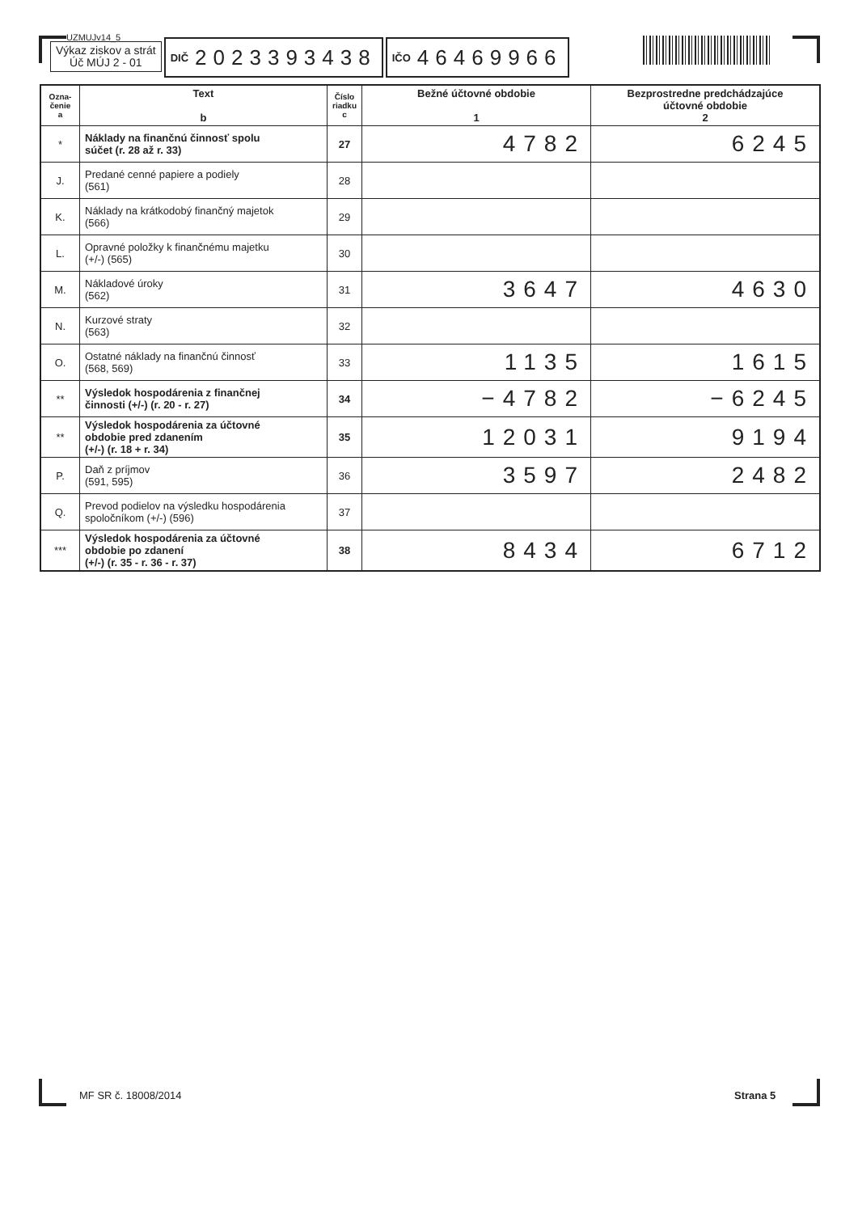UZMUJv14_5
Výkaz ziskov a strát
Úč MÚJ 2 - 01
DIČ 2023393438
IČO 46469966
| Ozna- čenie a | Text b | Číslo riadku c | Bežné účtovné obdobie 1 | Bezprostredne predchádzajúce účtovné obdobie 2 |
| --- | --- | --- | --- | --- |
| * | Náklady na finančnú činnosť spolu súčet (r. 28 až r. 33) | 27 | 4782 | 6245 |
| J. | Predané cenné papiere a podiely (561) | 28 | | |
| K. | Náklady na krátkodobý finančný majetok (566) | 29 | | |
| L. | Opravné položky k finančnému majetku (+/-) (565) | 30 | | |
| M. | Nákladové úroky (562) | 31 | 3647 | 4630 |
| N. | Kurzové straty (563) | 32 | | |
| O. | Ostatné náklady na finančnú činnosť (568, 569) | 33 | 1135 | 1615 |
| ** | Výsledok hospodárenia z finančnej činnosti (+/-) (r. 20 - r. 27) | 34 | −4782 | −6245 |
| ** | Výsledok hospodárenia za účtovné obdobie pred zdanením (+/-) (r. 18 + r. 34) | 35 | 12031 | 9194 |
| P. | Daň z príjmov (591, 595) | 36 | 3597 | 2482 |
| Q. | Prevod podielov na výsledku hospodárenia spoločníkom (+/-) (596) | 37 | | |
| *** | Výsledok hospodárenia za účtovné obdobie po zdanení (+/-) (r. 35 - r. 36 - r. 37) | 38 | 8434 | 6712 |
MF SR č. 18008/2014 Strana 5